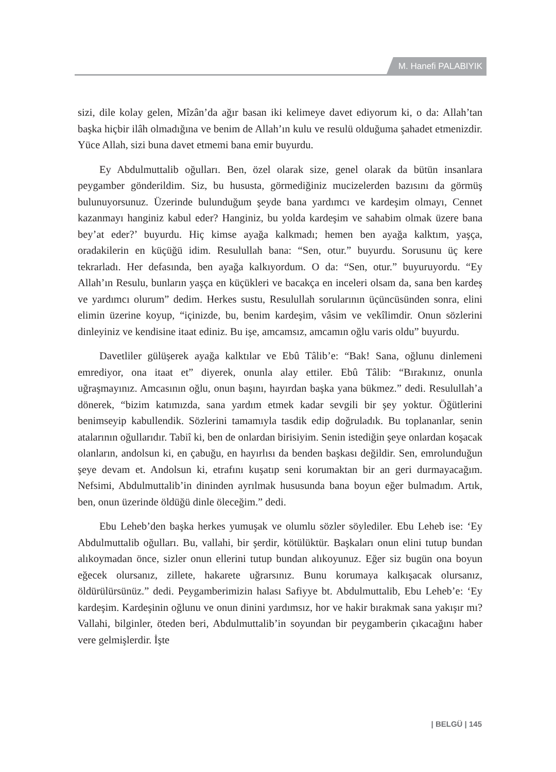M. Hanefi PALABIYIK
sizi, dile kolay gelen, Mîzân’da ağır basan iki kelimeye davet ediyorum ki, o da: Allah’tan başka hiçbir ilâh olmadığına ve benim de Allah’ın kulu ve resulü olduğuma şahadet etmenizdir. Yüce Allah, sizi buna davet etmemi bana emir buyurdu.
Ey Abdulmuttalib oğulları. Ben, özel olarak size, genel olarak da bütün insanlara peygamber gönderildim. Siz, bu hususta, görmediğiniz mucizelerden bazısını da görmüş bulunuyorsunuz. Üzerinde bulunduğum şeyde bana yardımcı ve kardeşim olmayı, Cennet kazanmayı hanginiz kabul eder? Hanginiz, bu yolda kardeşim ve sahabim olmak üzere bana bey’at eder?’ buyurdu. Hiç kimse ayağa kalkmadı; hemen ben ayağa kalktım, yaşça, oradakilerin en küçüğü idim. Resulullah bana: “Sen, otur.” buyurdu. Sorusunu üç kere tekrarladı. Her defasında, ben ayağa kalkıyordum. O da: “Sen, otur.” buyuruyordu. “Ey Allah’ın Resulu, bunların yaşça en küçükleri ve bacakça en inceleri olsam da, sana ben kardeş ve yardımcı olurum” dedim. Herkes sustu, Resulullah sorularının üçüncüsünden sonra, elini elimin üzerine koyup, “içinizde, bu, benim kardeşim, vâsim ve vekîlimdir. Onun sözlerini dinleyiniz ve kendisine itaat ediniz. Bu işe, amcamsız, amcamın oğlu varis oldu” buyurdu.
Davetliler gülüşerek ayağa kalktılar ve Ebû Tâlib’e: “Bak! Sana, oğlunu dinlemeni emrediyor, ona itaat et” diyerek, onunla alay ettiler. Ebû Tâlib: “Bırakınız, onunla uğraşmayınız. Amcasının oğlu, onun başını, hayırdan başka yana bükmez.” dedi. Resulullah’a dönerek, “bizim katımızda, sana yardım etmek kadar sevgili bir şey yoktur. Öğütlerini benimseyip kabullendik. Sözlerini tamamıyla tasdik edip doğruladık. Bu toplananlar, senin atalarının oğullarıdır. Tabiî ki, ben de onlardan birisiyim. Senin istediğin şeye onlardan koşacak olanların, andolsun ki, en çabuğu, en hayırlısı da benden başkası değildir. Sen, emrolunduğun şeye devam et. Andolsun ki, etrafını kuşatıp seni korumaktan bir an geri durmayacağım. Nefsimi, Abdulmuttalib’in dininden ayrılmak hususunda bana boyun eğer bulmadım. Artık, ben, onun üzerinde öldüğü dinle öleceğim.” dedi.
Ebu Leheb’den başka herkes yumuşak ve olumlu sözler söylediler. Ebu Leheb ise: ‘Ey Abdulmuttalib oğulları. Bu, vallahi, bir şerdir, kötülüktür. Başkaları onun elini tutup bundan alıkoymadan önce, sizler onun ellerini tutup bundan alıkoyunuz. Eğer siz bugün ona boyun eğecek olursanız, zillete, hakarete uğrarsınız. Bunu korumaya kalkışacak olursanız, öldürülürsünüz.” dedi. Peygamberimizin halası Safiyye bt. Abdulmuttalib, Ebu Leheb’e: ‘Ey kardeşim. Kardeşinin oğlunu ve onun dinini yardımsız, hor ve hakir bırakmak sana yakışır mı? Vallahi, bilginler, öteden beri, Abdulmuttalib’in soyundan bir peygamberin çıkacağını haber vere gelmişlerdir. İşte
| BELGÜ | 145